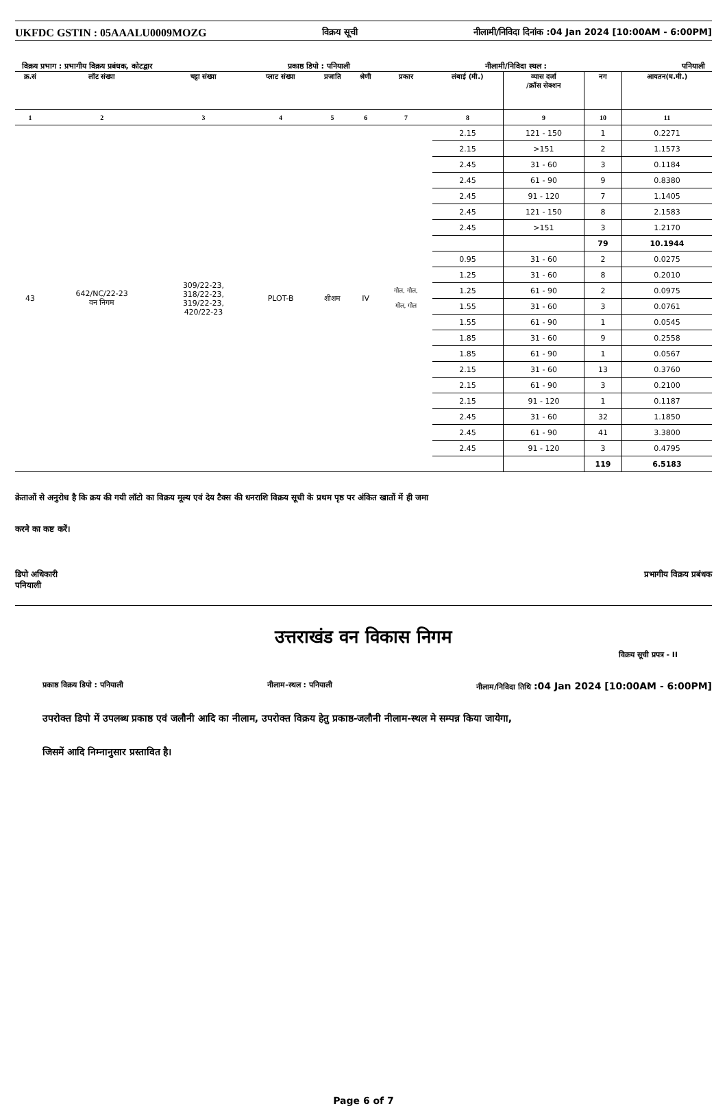UKFDC GSTIN : 05AAALU0009MOZG विक्रय सूची नीलामी/निविदा दिनांक :04 Jan 2024 [10:00AM - 6:00PM]
विक्रय प्रभाग : प्रभागीय विक्रय प्रबंधक, कोटद्वार प्रकाष्ठ डिपो : पनियाली नीलामी/निविदा स्थल : पनियाली
| क्र.सं | लॉट संख्या | चट्टा संख्या | प्लाट संख्या | प्रजाति | श्रेणी | प्रकार | लंबाई (मी.) | व्यास दर्जा /क्रॉस सेक्शन | नग | आयतन(घ.मी.) |
| --- | --- | --- | --- | --- | --- | --- | --- | --- | --- | --- |
| 1 | 2 | 3 | 4 | 5 | 6 | 7 | 8 | 9 | 10 | 11 |
| 43 | 642/NC/22-23 वन निगम | 309/22-23, 318/22-23, 319/22-23, 420/22-23 | PLOT-B | शीशम | IV | गोल, गोल, गोल, गोल | 2.15 | 121 - 150 | 1 | 0.2271 |
| | | | | | | | 2.15 | >151 | 2 | 1.1573 |
| | | | | | | | 2.45 | 31 - 60 | 3 | 0.1184 |
| | | | | | | | 2.45 | 61 - 90 | 9 | 0.8380 |
| | | | | | | | 2.45 | 91 - 120 | 7 | 1.1405 |
| | | | | | | | 2.45 | 121 - 150 | 8 | 2.1583 |
| | | | | | | | 2.45 | >151 | 3 | 1.2170 |
| | | | | | | | | | 79 | 10.1944 |
| | | | | | | | 0.95 | 31 - 60 | 2 | 0.0275 |
| | | | | | | | 1.25 | 31 - 60 | 8 | 0.2010 |
| | | | | | | | 1.25 | 61 - 90 | 2 | 0.0975 |
| | | | | | | | 1.55 | 31 - 60 | 3 | 0.0761 |
| | | | | | | | 1.55 | 61 - 90 | 1 | 0.0545 |
| | | | | | | | 1.85 | 31 - 60 | 9 | 0.2558 |
| | | | | | | | 1.85 | 61 - 90 | 1 | 0.0567 |
| | | | | | | | 2.15 | 31 - 60 | 13 | 0.3760 |
| | | | | | | | 2.15 | 61 - 90 | 3 | 0.2100 |
| | | | | | | | 2.15 | 91 - 120 | 1 | 0.1187 |
| | | | | | | | 2.45 | 31 - 60 | 32 | 1.1850 |
| | | | | | | | 2.45 | 61 - 90 | 41 | 3.3800 |
| | | | | | | | 2.45 | 91 - 120 | 3 | 0.4795 |
| | | | | | | | | | 119 | 6.5183 |
क्रेताओं से अनुरोध है कि क्रय की गयी लॉटो का विक्रय मूल्य एवं देय टैक्स की धनराशि विक्रय सूची के प्रथम पृष्ठ पर अंकित खातों में ही जमा
करने का कष्ट करें।
डिपो अधिकारी
पनियाली प्रभागीय विक्रय प्रबंधक
उत्तराखंड वन विकास निगम
विक्रय सूची प्रपत्र - II
प्रकाष्ठ विक्रय डिपो : पनियाली नीलाम-स्थल : पनियाली नीलाम/निविदा तिथि :04 Jan 2024 [10:00AM - 6:00PM]
उपरोक्त डिपो में उपलब्ध प्रकाष्ठ एवं जलौनी आदि का नीलाम, उपरोक्त विक्रय हेतु प्रकाष्ठ-जलौनी नीलाम-स्थल मे सम्पन्न किया जायेगा,
जिसमें आदि निम्नानुसार प्रस्तावित है।
Page 6 of 7